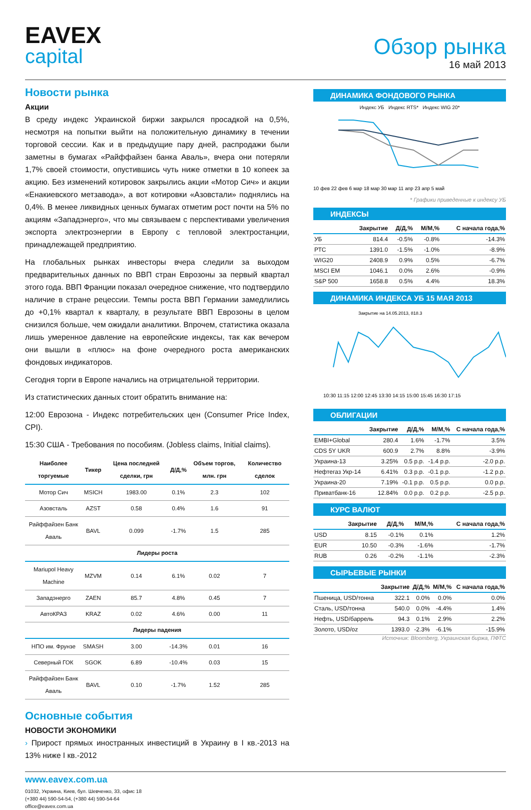EAVEX
capital
Обзор рынка
16 май 2013
Новости рынка
Акции
В среду индекс Украинской биржи закрылся просадкой на 0,5%, несмотря на попытки выйти на положительную динамику в течении торговой сессии. Как и в предыдущие пару дней, распродажи были заметны в бумагах «Райффайзен банка Аваль», вчера они потеряли 1,7% своей стоимости, опустившись чуть ниже отметки в 10 копеек за акцию. Без изменений котировок закрылись акции «Мотор Сич» и акции «Енакиевского метзавода», а вот котировки «Азовстали» поднялись на 0,4%. В менее ликвидных ценных бумагах отметим рост почти на 5% по акциям «Западэнерго», что мы связываем с перспективами увеличения экспорта электроэнергии в Европу с тепловой электростанции, принадлежащей предприятию.
На глобальных рынках инвесторы вчера следили за выходом предварительных данных по ВВП стран Еврозоны за первый квартал этого года. ВВП Франции показал очередное снижение, что подтвердило наличие в стране рецессии. Темпы роста ВВП Германии замедлились до +0,1% квартал к кварталу, в результате ВВП Еврозоны в целом снизился больше, чем ожидали аналитики. Впрочем, статистика оказала лишь умеренное давление на европейские индексы, так как вечером они вышли в «плюс» на фоне очередного роста американских фондовых индикаторов.
Сегодня торги в Европе начались на отрицательной территории.
Из статистических данных стоит обратить внимание на:
12:00 Еврозона - Индекс потребительских цен (Consumer Price Index, CPI).
15:30 США - Требования по пособиям. (Jobless claims, Initial claims).
| Наиболее торгуемые | Тикер | Цена последней сделки, грн | Д/Д,% | Объем торгов, млн. грн | Количество сделок |
| --- | --- | --- | --- | --- | --- |
| Мотор Сич | MSICH | 1983.00 | 0.1% | 2.3 | 102 |
| Азовсталь | AZST | 0.58 | 0.4% | 1.6 | 91 |
| Райффайзен Банк Аваль | BAVL | 0.099 | -1.7% | 1.5 | 285 |
| Лидеры роста | | | | | |
| Mariupol Heavy Machine | MZVM | 0.14 | 6.1% | 0.02 | 7 |
| Западэнерго | ZAEN | 85.7 | 4.8% | 0.45 | 7 |
| АвтоКРАЗ | KRAZ | 0.02 | 4.6% | 0.00 | 11 |
| Лидеры падения | | | | | |
| НПО им. Фрунзе | SMASH | 3.00 | -14.3% | 0.01 | 16 |
| Северный ГОК | SGOK | 6.89 | -10.4% | 0.03 | 15 |
| Райффайзен Банк Аваль | BAVL | 0.10 | -1.7% | 1.52 | 285 |
Основные события
НОВОСТИ ЭКОНОМИКИ
› Прирост прямых иностранных инвестиций в Украину в I кв.-2013 на 13% ниже I кв.-2012
ДИНАМИКА ФОНДОВОГО РЫНКА
Индекс УБ Индекс RTS* Индекс WIG 20*
10 фев 22 фев 6 мар 18 мар 30 мар 11 апр 23 апр 5 май
* Графики приведенные к индексу УБ
ИНДЕКСЫ
| | Закрытие | Д/Д,% | М/М,% | С начала года,% |
| --- | --- | --- | --- | --- |
| УБ | 814.4 | -0.5% | -0.8% | -14.3% |
| РТС | 1391.0 | -1.5% | -1.0% | -8.9% |
| WIG20 | 2408.9 | 0.9% | 0.5% | -6.7% |
| MSCI EM | 1046.1 | 0.0% | 2.6% | -0.9% |
| S&P 500 | 1658.8 | 0.5% | 4.4% | 18.3% |
ДИНАМИКА ИНДЕКСА УБ 15 МАЯ 2013
Закрытие на 14.05.2013, 818.3
10:30 11:15 12:00 12:45 13:30 14:15 15:00 15:45 16:30 17:15
ОБЛИГАЦИИ
| | Закрытие | Д/Д,% | М/М,% | С начала года,% |
| --- | --- | --- | --- | --- |
| EMBI+Global | 280.4 | 1.6% | -1.7% | 3.5% |
| CDS 5Y UKR | 600.9 | 2.7% | 8.8% | -3.9% |
| Украина-13 | 3.25% | 0.5 p.p. | -1.4 p.p. | -2.0 p.p. |
| Нефтегаз Укр-14 | 6.41% | 0.3 p.p. | -0.1 p.p. | -1.2 p.p. |
| Украина-20 | 7.19% | -0.1 p.p. | 0.5 p.p. | 0.0 p.p. |
| Приватбанк-16 | 12.84% | 0.0 p.p. | 0.2 p.p. | -2.5 p.p. |
КУРС ВАЛЮТ
| | Закрытие | Д/Д,% | М/М,% | С начала года,% |
| --- | --- | --- | --- | --- |
| USD | 8.15 | -0.1% | 0.1% | 1.2% |
| EUR | 10.50 | -0.3% | -1.6% | -1.7% |
| RUB | 0.26 | -0.2% | -1.1% | -2.3% |
СЫРЬЕВЫЕ РЫНКИ
| | Закрытие | Д/Д,% | М/М,% | С начала года,% |
| --- | --- | --- | --- | --- |
| Пшеница, USD/тонна | 322.1 | 0.0% | 0.0% | 0.0% |
| Сталь, USD/тонна | 540.0 | 0.0% | -4.4% | 1.4% |
| Нефть, USD/баррель | 94.3 | 0.1% | 2.9% | 2.2% |
| Золото, USD/oz | 1393.0 | -2.3% | -6.1% | -15.9% |
Источник: Bloomberg, Украинская биржа, ПФТС
www.eavex.com.ua
01032, Украина, Киев, бул. Шевченко, 33, офис 18
(+380 44) 590-54-54, (+380 44) 590-54-64
office@eavex.com.ua